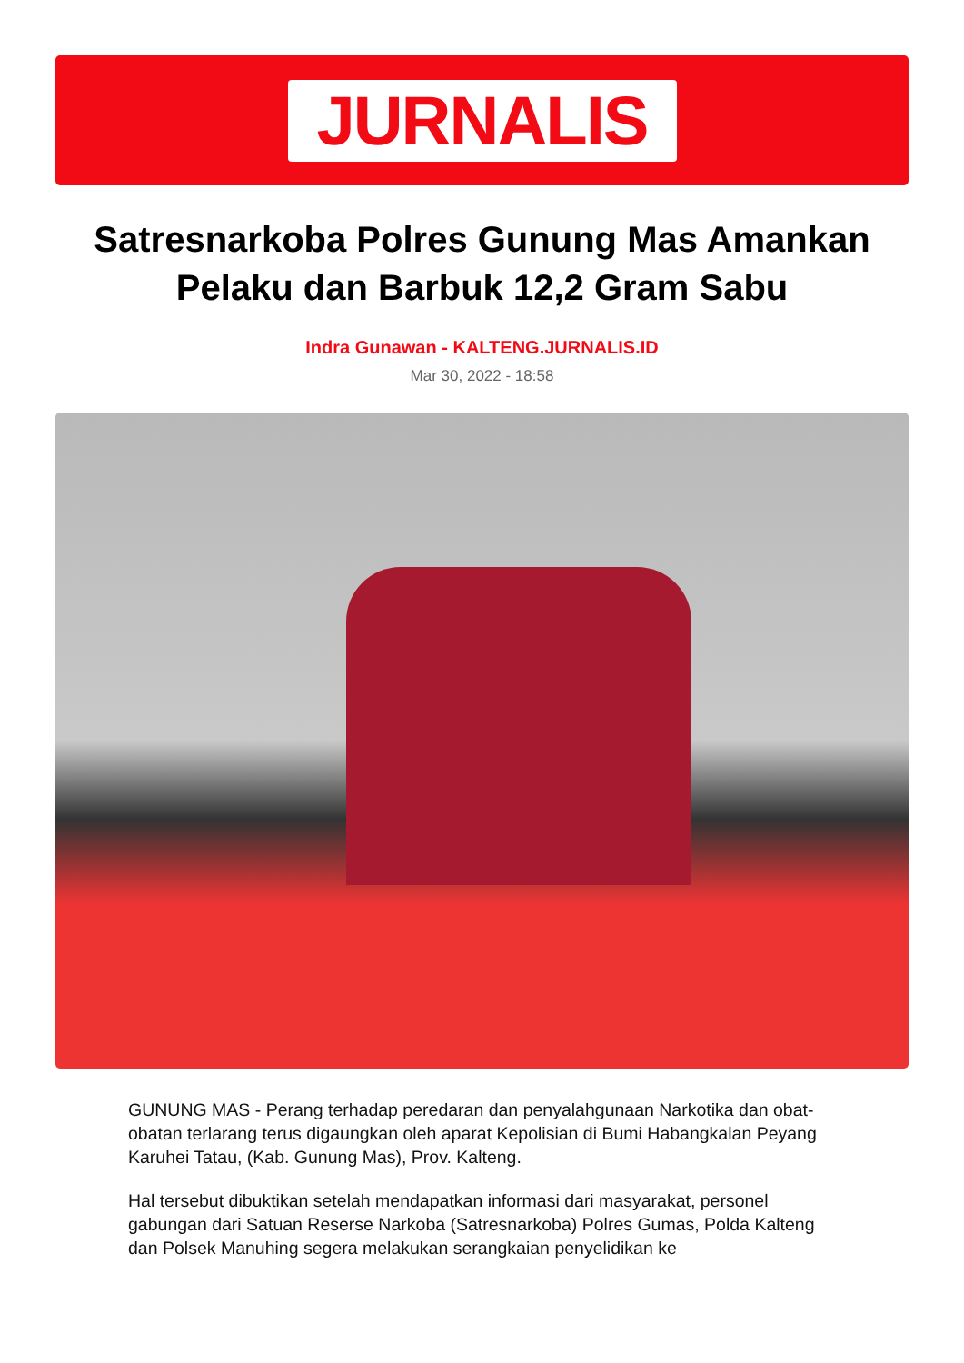JURNALIS
Satresnarkoba Polres Gunung Mas Amankan Pelaku dan Barbuk 12,2 Gram Sabu
Indra Gunawan - KALTENG.JURNALIS.ID
Mar 30, 2022 - 18:58
GUNUNG MAS - Perang terhadap peredaran dan penyalahgunaan Narkotika dan obat-obatan terlarang terus digaungkan oleh aparat Kepolisian di Bumi Habangkalan Peyang Karuhei Tatau, (Kab. Gunung Mas), Prov. Kalteng.
Hal tersebut dibuktikan setelah mendapatkan informasi dari masyarakat, personel gabungan dari Satuan Reserse Narkoba (Satresnarkoba) Polres Gumas, Polda Kalteng dan Polsek Manuhing segera melakukan serangkaian penyelidikan ke